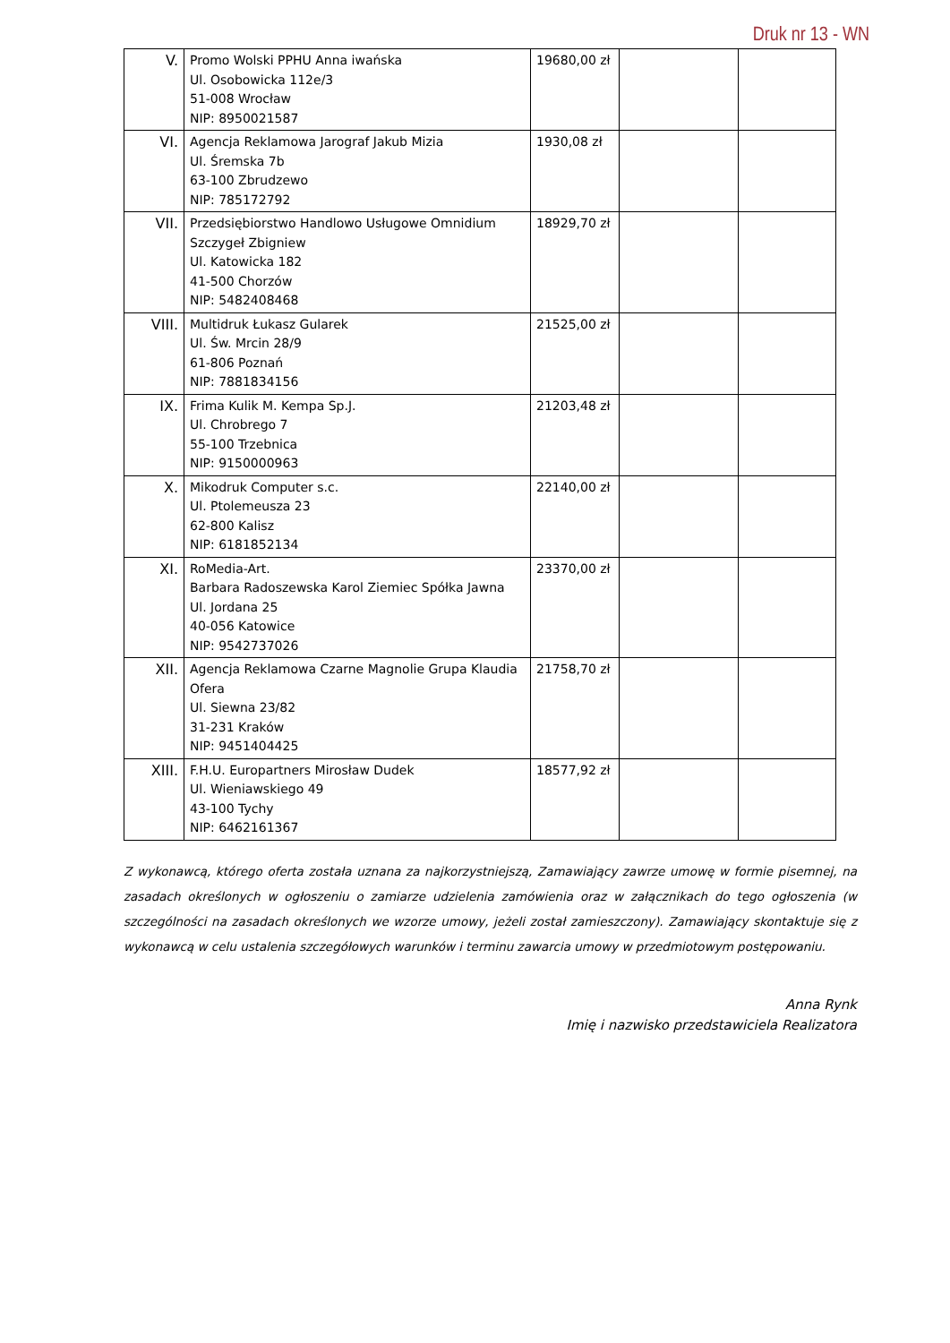Druk nr 13 - WN
| V. | Promo Wolski PPHU Anna iwańska Ul. Osobowicka 112e/3 51-008 Wrocław NIP: 8950021587 | 19680,00 zł | | |
| VI. | Agencja Reklamowa Jarograf Jakub Mizia Ul. Śremska 7b 63-100 Zbrudzewo NIP: 785172792 | 1930,08 zł | | |
| VII. | Przedsiębiorstwo Handlowo Usługowe Omnidium Szczygeł Zbigniew Ul. Katowicka 182 41-500 Chorzów NIP: 5482408468 | 18929,70 zł | | |
| VIII. | Multidruk Łukasz Gularek Ul. Św. Mrcin 28/9 61-806 Poznań NIP: 7881834156 | 21525,00 zł | | |
| IX. | Frima Kulik M. Kempa Sp.J. Ul. Chrobrego 7 55-100 Trzebnica NIP: 9150000963 | 21203,48 zł | | |
| X. | Mikodruk Computer s.c. Ul. Ptolemeusza 23 62-800 Kalisz NIP: 6181852134 | 22140,00 zł | | |
| XI. | RoMedia-Art. Barbara Radoszewska Karol Ziemiec Spółka Jawna Ul. Jordana 25 40-056 Katowice NIP: 9542737026 | 23370,00 zł | | |
| XII. | Agencja Reklamowa Czarne Magnolie Grupa Klaudia Ofera Ul. Siewna 23/82 31-231 Kraków NIP: 9451404425 | 21758,70 zł | | |
| XIII. | F.H.U. Europartners Mirosław Dudek Ul. Wieniawskiego 49 43-100 Tychy NIP: 6462161367 | 18577,92 zł | | |
Z wykonawcą, którego oferta została uznana za najkorzystniejszą, Zamawiający zawrze umowę w formie pisemnej, na zasadach określonych w ogłoszeniu o zamiarze udzielenia zamówienia oraz w załącznikach do tego ogłoszenia (w szczególności na zasadach określonych we wzorze umowy, jeżeli został zamieszczony). Zamawiający skontaktuje się z wykonawcą w celu ustalenia szczegółowych warunków i terminu zawarcia umowy w przedmiotowym postępowaniu.
Anna Rynk
Imię i nazwisko przedstawiciela Realizatora